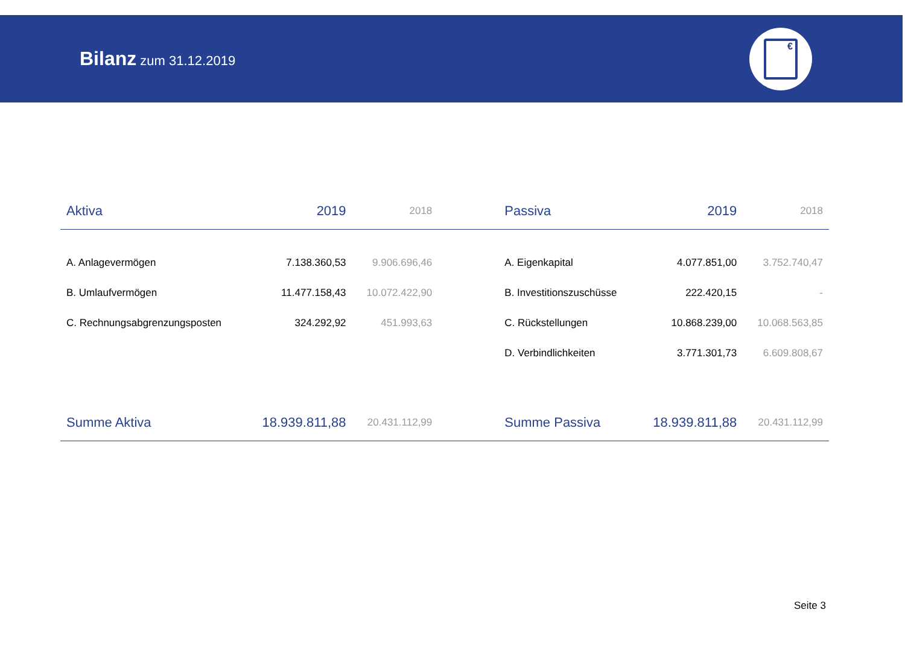Bilanz zum 31.12.2019
€
| Aktiva | 2019 | 2018 | | Passiva | 2019 | 2018 |
| --- | --- | --- | --- | --- | --- | --- |
| A. Anlagevermögen | 7.138.360,53 | 9.906.696,46 | | A. Eigenkapital | 4.077.851,00 | 3.752.740,47 |
| B. Umlaufvermögen | 11.477.158,43 | 10.072.422,90 | | B. Investitionszuschüsse | 222.420,15 | - |
| C. Rechnungsabgrenzungsposten | 324.292,92 | 451.993,63 | | C. Rückstellungen | 10.868.239,00 | 10.068.563,85 |
| | | | | D. Verbindlichkeiten | 3.771.301,73 | 6.609.808,67 |
| Summe Aktiva | 18.939.811,88 | 20.431.112,99 | | Summe Passiva | 18.939.811,88 | 20.431.112,99 |
Seite 3